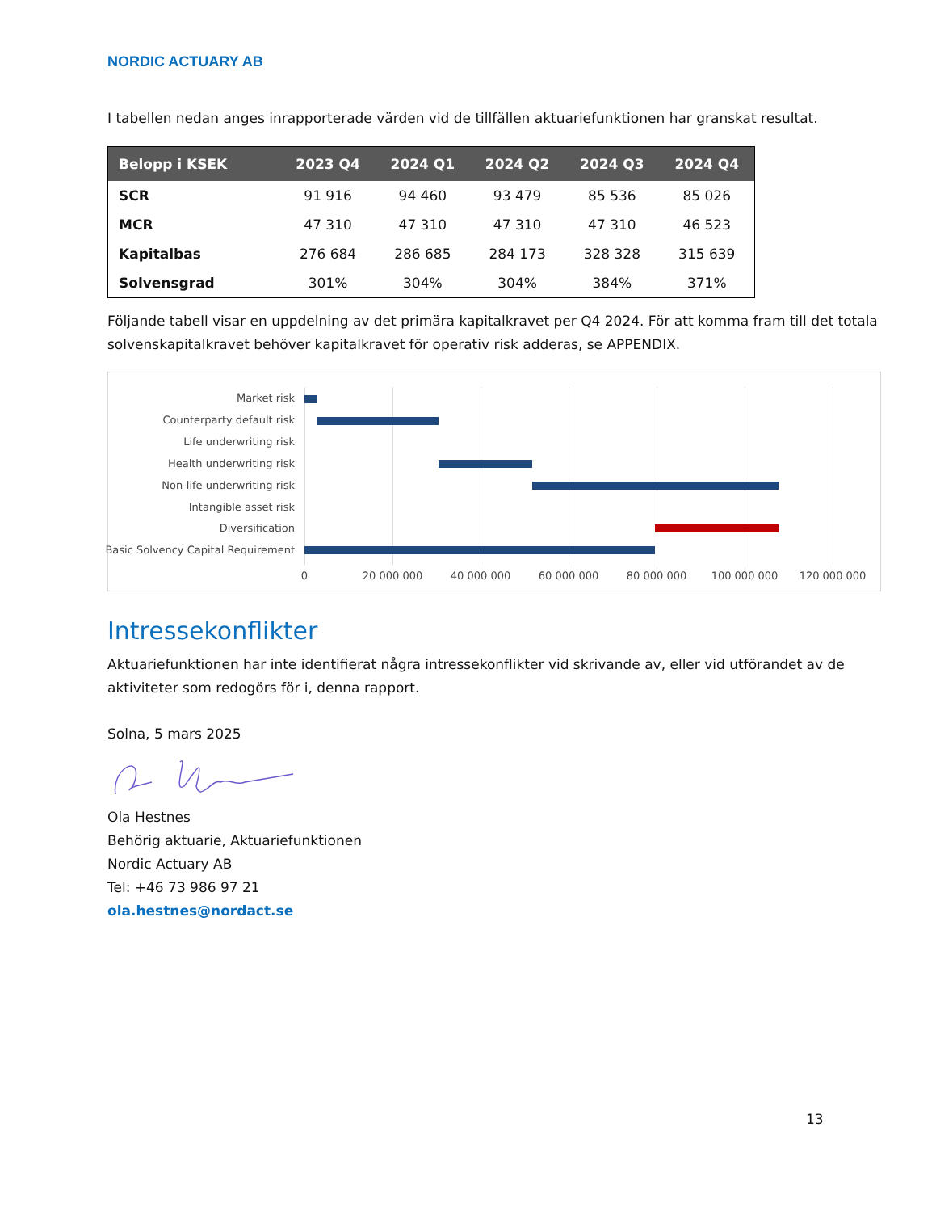NORDIC ACTUARY AB
I tabellen nedan anges inrapporterade värden vid de tillfällen aktuariefunktionen har granskat resultat.
| Belopp i KSEK | 2023 Q4 | 2024 Q1 | 2024 Q2 | 2024 Q3 | 2024 Q4 |
| --- | --- | --- | --- | --- | --- |
| SCR | 91 916 | 94 460 | 93 479 | 85 536 | 85 026 |
| MCR | 47 310 | 47 310 | 47 310 | 47 310 | 46 523 |
| Kapitalbas | 276 684 | 286 685 | 284 173 | 328 328 | 315 639 |
| Solvensgrad | 301% | 304% | 304% | 384% | 371% |
Följande tabell visar en uppdelning av det primära kapitalkravet per Q4 2024. För att komma fram till det totala solvenskapitalkravet behöver kapitalkravet för operativ risk adderas, se APPENDIX.
Market risk
Counterparty default risk
Life underwriting risk
Health underwriting risk
Non-life underwriting risk
Intangible asset risk
Diversification
Basic Solvency Capital Requirement
0 20 000 000 40 000 000 60 000 000 80 000 000 100 000 000 120 000 000
Intressekonflikter
Aktuariefunktionen har inte identifierat några intressekonflikter vid skrivande av, eller vid utförandet av de aktiviteter som redogörs för i, denna rapport.
Solna, 5 mars 2025
Ola Hestnes
Behörig aktuarie, Aktuariefunktionen
Nordic Actuary AB
Tel: +46 73 986 97 21
ola.hestnes@nordact.se
13